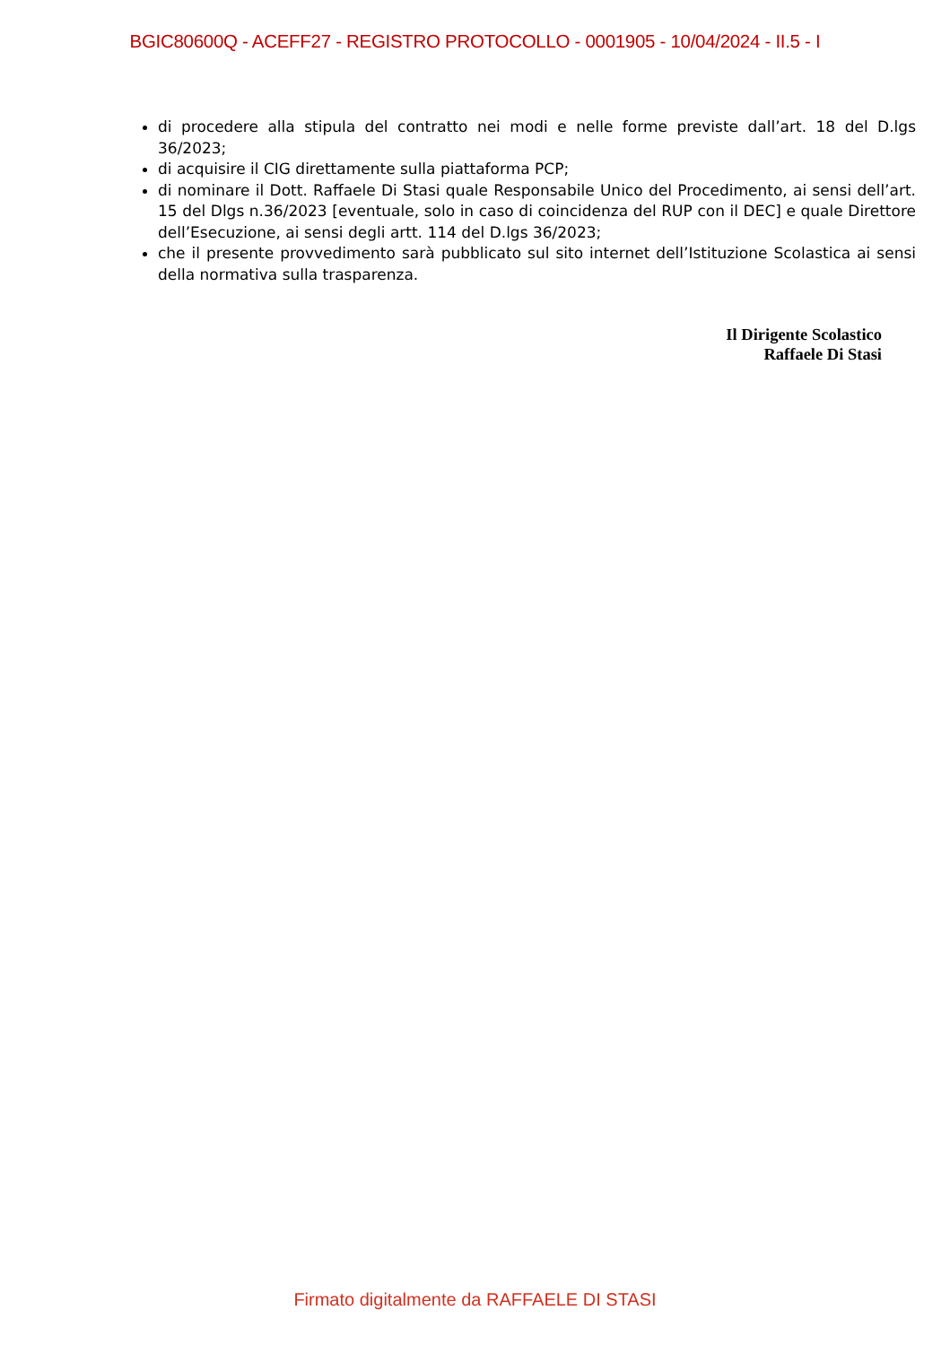BGIC80600Q - ACEFF27 - REGISTRO PROTOCOLLO - 0001905 - 10/04/2024 - II.5 - I
di procedere alla stipula del contratto nei modi e nelle forme previste dall’art. 18 del D.lgs 36/2023;
di acquisire il CIG direttamente sulla piattaforma PCP;
di nominare il Dott. Raffaele Di Stasi quale Responsabile Unico del Procedimento, ai sensi dell’art. 15 del Dlgs n.36/2023 [eventuale, solo in caso di coincidenza del RUP con il DEC] e quale Direttore dell’Esecuzione, ai sensi degli artt. 114 del D.lgs 36/2023;
che il presente provvedimento sarà pubblicato sul sito internet dell’Istituzione Scolastica ai sensi della normativa sulla trasparenza.
Il Dirigente Scolastico
Raffaele Di Stasi
Firmato digitalmente da RAFFAELE DI STASI